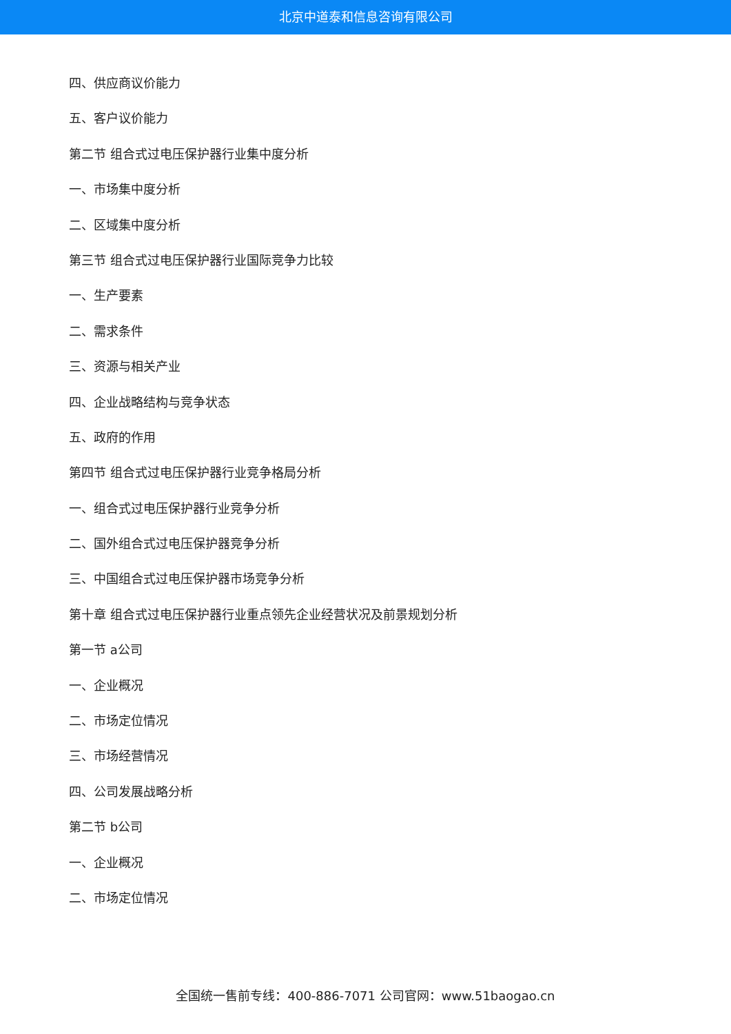北京中道泰和信息咨询有限公司
四、供应商议价能力
五、客户议价能力
第二节 组合式过电压保护器行业集中度分析
一、市场集中度分析
二、区域集中度分析
第三节 组合式过电压保护器行业国际竞争力比较
一、生产要素
二、需求条件
三、资源与相关产业
四、企业战略结构与竞争状态
五、政府的作用
第四节 组合式过电压保护器行业竞争格局分析
一、组合式过电压保护器行业竞争分析
二、国外组合式过电压保护器竞争分析
三、中国组合式过电压保护器市场竞争分析
第十章 组合式过电压保护器行业重点领先企业经营状况及前景规划分析
第一节 a公司
一、企业概况
二、市场定位情况
三、市场经营情况
四、公司发展战略分析
第二节 b公司
一、企业概况
二、市场定位情况
全国统一售前专线：400-886-7071 公司官网：www.51baogao.cn